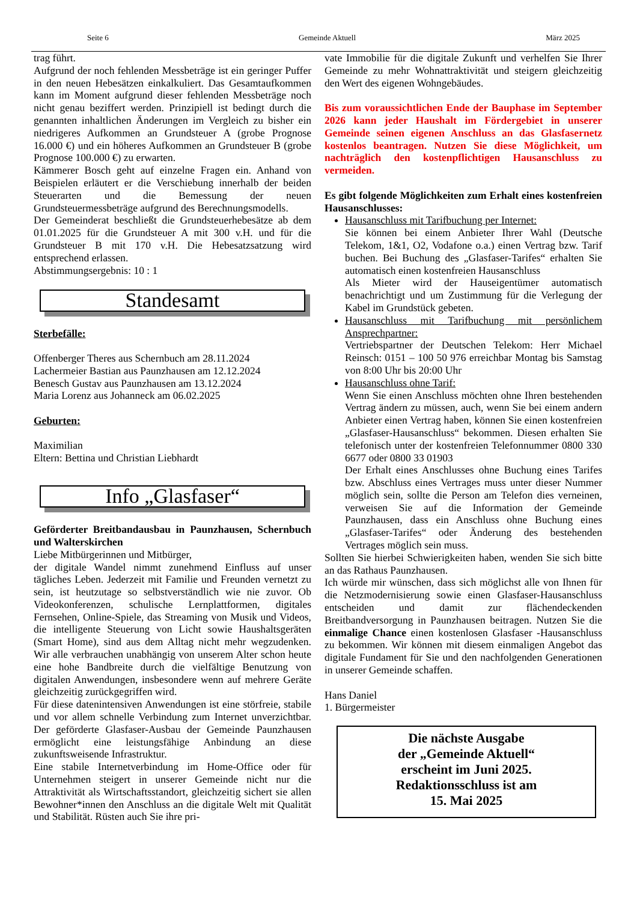Seite 6 Gemeinde Aktuell März 2025
trag führt.
Aufgrund der noch fehlenden Messbeträge ist ein geringer Puffer in den neuen Hebesätzen einkalkuliert. Das Gesamtaufkommen kann im Moment aufgrund dieser fehlenden Messbeträge noch nicht genau beziffert werden. Prinzipiell ist bedingt durch die genannten inhaltlichen Änderungen im Vergleich zu bisher ein niedrigeres Aufkommen an Grundsteuer A (grobe Prognose 16.000 €) und ein höheres Aufkommen an Grundsteuer B (grobe Prognose 100.000 €) zu erwarten.
Kämmerer Bosch geht auf einzelne Fragen ein. Anhand von Beispielen erläutert er die Verschiebung innerhalb der beiden Steuerarten und die Bemessung der neuen Grundsteuermessbeträge aufgrund des Berechnungsmodells.
Der Gemeinderat beschließt die Grundsteuerhebesätze ab dem 01.01.2025 für die Grundsteuer A mit 300 v.H. und für die Grundsteuer B mit 170 v.H. Die Hebesatzsatzung wird entsprechend erlassen.
Abstimmungsergebnis: 10 : 1
Standesamt
Sterbefälle:
Offenberger Theres aus Schernbuch am 28.11.2024
Lachermeier Bastian aus Paunzhausen am 12.12.2024
Benesch Gustav aus Paunzhausen am 13.12.2024
Maria Lorenz aus Johanneck am 06.02.2025
Geburten:
Maximilian
Eltern: Bettina und Christian Liebhardt
Info „Glasfaser“
Geförderter Breitbandausbau in Paunzhausen, Schernbuch und Walterskirchen
Liebe Mitbürgerinnen und Mitbürger,
der digitale Wandel nimmt zunehmend Einfluss auf unser tägliches Leben. Jederzeit mit Familie und Freunden vernetzt zu sein, ist heutzutage so selbstverständlich wie nie zuvor. Ob Videokonferenzen, schulische Lernplattformen, digitales Fernsehen, Online-Spiele, das Streaming von Musik und Videos, die intelligente Steuerung von Licht sowie Haushaltsgeräten (Smart Home), sind aus dem Alltag nicht mehr wegzudenken. Wir alle verbrauchen unabhängig von unserem Alter schon heute eine hohe Bandbreite durch die vielfältige Benutzung von digitalen Anwendungen, insbesondere wenn auf mehrere Geräte gleichzeitig zurückgegriffen wird.
Für diese datenintensiven Anwendungen ist eine störfreie, stabile und vor allem schnelle Verbindung zum Internet unverzichtbar. Der geförderte Glasfaser-Ausbau der Gemeinde Paunzhausen ermöglicht eine leistungsfähige Anbindung an diese zukunftsweisende Infrastruktur.
Eine stabile Internetverbindung im Home-Office oder für Unternehmen steigert in unserer Gemeinde nicht nur die Attraktivität als Wirtschaftsstandort, gleichzeitig sichert sie allen Bewohner*innen den Anschluss an die digitale Welt mit Qualität und Stabilität. Rüsten auch Sie ihre pri-
vate Immobilie für die digitale Zukunft und verhelfen Sie Ihrer Gemeinde zu mehr Wohnattraktivität und steigern gleichzeitig den Wert des eigenen Wohngebäudes.
Bis zum voraussichtlichen Ende der Bauphase im September 2026 kann jeder Haushalt im Fördergebiet in unserer Gemeinde seinen eigenen Anschluss an das Glasfasernetz kostenlos beantragen. Nutzen Sie diese Möglichkeit, um nachträglich den kostenpflichtigen Hausanschluss zu vermeiden.
Es gibt folgende Möglichkeiten zum Erhalt eines kostenfreien Hausanschlusses:
Hausanschluss mit Tarifbuchung per Internet:
Sie können bei einem Anbieter Ihrer Wahl (Deutsche Telekom, 1&1, O2, Vodafone o.a.) einen Vertrag bzw. Tarif buchen. Bei Buchung des „Glasfaser-Tarifes“ erhalten Sie automatisch einen kostenfreien Hausanschluss
Als Mieter wird der Hauseigentümer automatisch benachrichtigt und um Zustimmung für die Verlegung der Kabel im Grundstück gebeten.
Hausanschluss mit Tarifbuchung mit persönlichem Ansprechpartner:
Vertriebspartner der Deutschen Telekom: Herr Michael Reinsch: 0151 – 100 50 976 erreichbar Montag bis Samstag von 8:00 Uhr bis 20:00 Uhr
Hausanschluss ohne Tarif:
Wenn Sie einen Anschluss möchten ohne Ihren bestehenden Vertrag ändern zu müssen, auch, wenn Sie bei einem andern Anbieter einen Vertrag haben, können Sie einen kostenfreien „Glasfaser-Hausanschluss“ bekommen. Diesen erhalten Sie telefonisch unter der kostenfreien Telefonnummer 0800 330 6677 oder 0800 33 01903
Der Erhalt eines Anschlusses ohne Buchung eines Tarifes bzw. Abschluss eines Vertrages muss unter dieser Nummer möglich sein, sollte die Person am Telefon dies verneinen, verweisen Sie auf die Information der Gemeinde Paunzhausen, dass ein Anschluss ohne Buchung eines „Glasfaser-Tarifes“ oder Änderung des bestehenden Vertrages möglich sein muss.
Sollten Sie hierbei Schwierigkeiten haben, wenden Sie sich bitte an das Rathaus Paunzhausen.
Ich würde mir wünschen, dass sich möglichst alle von Ihnen für die Netzmodernisierung sowie einen Glasfaser-Hausanschluss entscheiden und damit zur flächendeckenden Breitbandversorgung in Paunzhausen beitragen. Nutzen Sie die einmalige Chance einen kostenlosen Glasfaser -Hausanschluss zu bekommen. Wir können mit diesem einmaligen Angebot das digitale Fundament für Sie und den nachfolgenden Generationen in unserer Gemeinde schaffen.
Hans Daniel
1. Bürgermeister
Die nächste Ausgabe
der „Gemeinde Aktuell“
erscheint im Juni 2025.
Redaktionsschluss ist am
15. Mai 2025